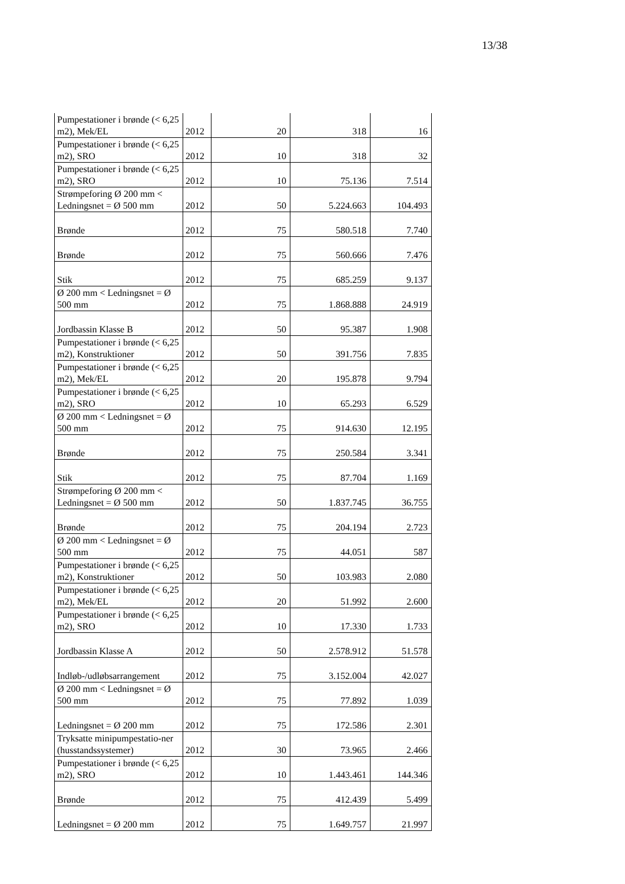13/38
| Pumpestationer i brønde (< 6,25 m2), Mek/EL | 2012 | 20 | 318 | 16 |
| Pumpestationer i brønde (< 6,25 m2), SRO | 2012 | 10 | 318 | 32 |
| Pumpestationer i brønde (< 6,25 m2), SRO | 2012 | 10 | 75.136 | 7.514 |
| Strømpeforing Ø 200 mm < Ledningsnet = Ø 500 mm | 2012 | 50 | 5.224.663 | 104.493 |
| Brønde | 2012 | 75 | 580.518 | 7.740 |
| Brønde | 2012 | 75 | 560.666 | 7.476 |
| Stik | 2012 | 75 | 685.259 | 9.137 |
| Ø 200 mm < Ledningsnet = Ø 500 mm | 2012 | 75 | 1.868.888 | 24.919 |
| Jordbassin Klasse B | 2012 | 50 | 95.387 | 1.908 |
| Pumpestationer i brønde (< 6,25 m2), Konstruktioner | 2012 | 50 | 391.756 | 7.835 |
| Pumpestationer i brønde (< 6,25 m2), Mek/EL | 2012 | 20 | 195.878 | 9.794 |
| Pumpestationer i brønde (< 6,25 m2), SRO | 2012 | 10 | 65.293 | 6.529 |
| Ø 200 mm < Ledningsnet = Ø 500 mm | 2012 | 75 | 914.630 | 12.195 |
| Brønde | 2012 | 75 | 250.584 | 3.341 |
| Stik | 2012 | 75 | 87.704 | 1.169 |
| Strømpeforing Ø 200 mm < Ledningsnet = Ø 500 mm | 2012 | 50 | 1.837.745 | 36.755 |
| Brønde | 2012 | 75 | 204.194 | 2.723 |
| Ø 200 mm < Ledningsnet = Ø 500 mm | 2012 | 75 | 44.051 | 587 |
| Pumpestationer i brønde (< 6,25 m2), Konstruktioner | 2012 | 50 | 103.983 | 2.080 |
| Pumpestationer i brønde (< 6,25 m2), Mek/EL | 2012 | 20 | 51.992 | 2.600 |
| Pumpestationer i brønde (< 6,25 m2), SRO | 2012 | 10 | 17.330 | 1.733 |
| Jordbassin Klasse A | 2012 | 50 | 2.578.912 | 51.578 |
| Indløb-/udløbsarrangement | 2012 | 75 | 3.152.004 | 42.027 |
| Ø 200 mm < Ledningsnet = Ø 500 mm | 2012 | 75 | 77.892 | 1.039 |
| Ledningsnet = Ø 200 mm | 2012 | 75 | 172.586 | 2.301 |
| Tryksatte minipumpestatio-ner (husstandssystemer) | 2012 | 30 | 73.965 | 2.466 |
| Pumpestationer i brønde (< 6,25 m2), SRO | 2012 | 10 | 1.443.461 | 144.346 |
| Brønde | 2012 | 75 | 412.439 | 5.499 |
| Ledningsnet = Ø 200 mm | 2012 | 75 | 1.649.757 | 21.997 |